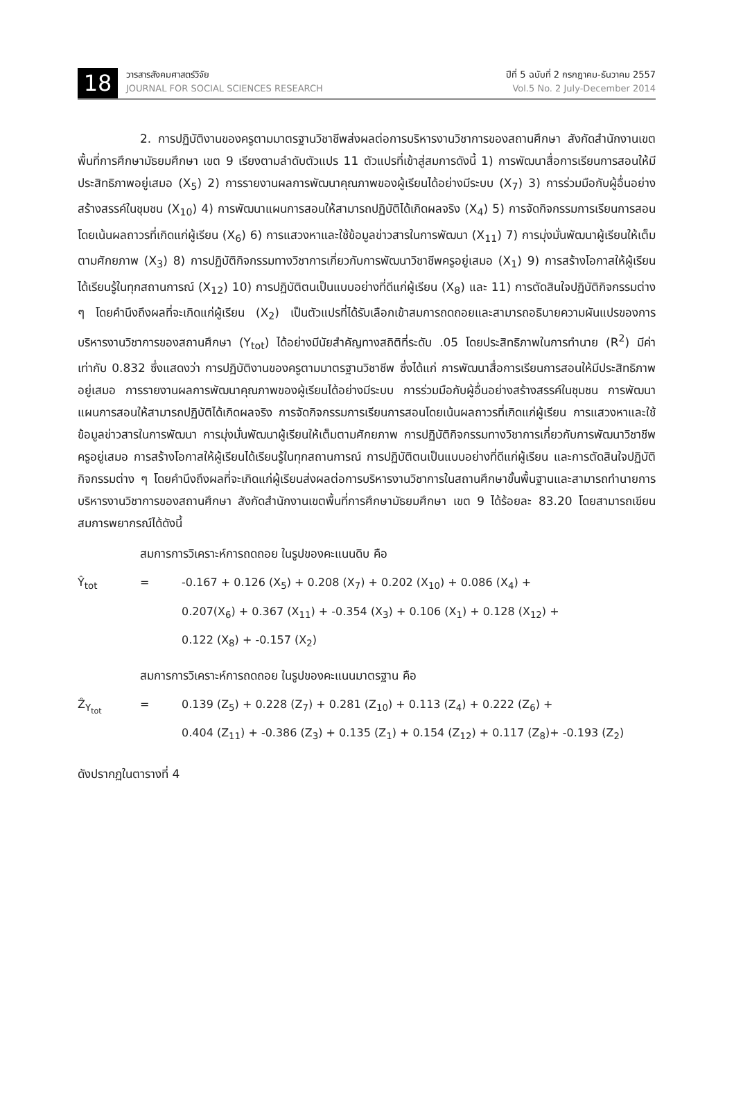18
วารสารสังคมศาสตร์วิจัย
JOURNAL FOR SOCIAL SCIENCES RESEARCH
ปีที่ 5 ฉบับที่ 2 กรกฎาคม-ธันวาคม 2557
Vol.5 No. 2 July-December 2014
2. การปฏิบัติงานของครูตามมาตรฐานวิชาชีพส่งผลต่อการบริหารงานวิชาการของสถานศึกษา สังกัดสำนักงานเขตพื้นที่การศึกษามัธยมศึกษา เขต 9 เรียงตามลำดับตัวแปร 11 ตัวแปรที่เข้าสู่สมการดังนี้ 1) การพัฒนาสื่อการเรียนการสอนให้มีประสิทธิภาพอยู่เสมอ (X<sub>5</sub>) 2) การรายงานผลการพัฒนาคุณภาพของผู้เรียนได้อย่างมีระบบ (X<sub>7</sub>) 3) การร่วมมือกับผู้อื่นอย่างสร้างสรรค์ในชุมชน (X<sub>10</sub>) 4) การพัฒนาแผนการสอนให้สามารถปฏิบัติได้เกิดผลจริง (X<sub>4</sub>) 5) การจัดกิจกรรมการเรียนการสอนโดยเน้นผลถาวรที่เกิดแก่ผู้เรียน (X<sub>6</sub>) 6) การแสวงหาและใช้ข้อมูลข่าวสารในการพัฒนา (X<sub>11</sub>) 7) การมุ่งมั่นพัฒนาผู้เรียนให้เต็มตามศักยภาพ (X<sub>3</sub>) 8) การปฏิบัติกิจกรรมทางวิชาการเกี่ยวกับการพัฒนาวิชาชีพครูอยู่เสมอ (X<sub>1</sub>) 9) การสร้างโอกาสให้ผู้เรียนได้เรียนรู้ในทุกสถานการณ์ (X<sub>12</sub>) 10) การปฏิบัติตนเป็นแบบอย่างที่ดีแก่ผู้เรียน (X<sub>8</sub>) และ 11) การตัดสินใจปฏิบัติกิจกรรมต่าง ๆ โดยคำนึงถึงผลที่จะเกิดแก่ผู้เรียน (X<sub>2</sub>) เป็นตัวแปรที่ได้รับเลือกเข้าสมการถดถอยและสามารถอธิบายความผันแปรของการบริหารงานวิชาการของสถานศึกษา (Y<sub>tot</sub>) ได้อย่างมีนัยสำคัญทางสถิติที่ระดับ .05 โดยประสิทธิภาพในการทำนาย (R<sup>2</sup>) มีค่าเท่ากับ 0.832 ซึ่งแสดงว่า การปฏิบัติงานของครูตามมาตรฐานวิชาชีพ ซึ่งได้แก่ การพัฒนาสื่อการเรียนการสอนให้มีประสิทธิภาพอยู่เสมอ การรายงานผลการพัฒนาคุณภาพของผู้เรียนได้อย่างมีระบบ การร่วมมือกับผู้อื่นอย่างสร้างสรรค์ในชุมชน การพัฒนาแผนการสอนให้สามารถปฏิบัติได้เกิดผลจริง การจัดกิจกรรมการเรียนการสอนโดยเน้นผลถาวรที่เกิดแก่ผู้เรียน การแสวงหาและใช้ข้อมูลข่าวสารในการพัฒนา การมุ่งมั่นพัฒนาผู้เรียนให้เต็มตามศักยภาพ การปฏิบัติกิจกรรมทางวิชาการเกี่ยวกับการพัฒนาวิชาชีพครูอยู่เสมอ การสร้างโอกาสให้ผู้เรียนได้เรียนรู้ในทุกสถานการณ์ การปฏิบัติตนเป็นแบบอย่างที่ดีแก่ผู้เรียน และการตัดสินใจปฏิบัติกิจกรรมต่าง ๆ โดยคำนึงถึงผลที่จะเกิดแก่ผู้เรียนส่งผลต่อการบริหารงานวิชาการในสถานศึกษาขั้นพื้นฐานและสามารถทำนายการบริหารงานวิชาการของสถานศึกษา สังกัดสำนักงานเขตพื้นที่การศึกษามัธยมศึกษา เขต 9 ได้ร้อยละ 83.20 โดยสามารถเขียนสมการพยากรณ์ได้ดังนี้
สมการการวิเคราะห์การถดถอย ในรูปของคะแนนดิบ คือ
Ŷ<sub>tot</sub> = -0.167 + 0.126 (X<sub>5</sub>) + 0.208 (X<sub>7</sub>) + 0.202 (X<sub>10</sub>) + 0.086 (X<sub>4</sub>) +
0.207(X<sub>6</sub>) + 0.367 (X<sub>11</sub>) + -0.354 (X<sub>3</sub>) + 0.106 (X<sub>1</sub>) + 0.128 (X<sub>12</sub>) +
0.122 (X<sub>8</sub>) + -0.157 (X<sub>2</sub>)
สมการการวิเคราะห์การถดถอย ในรูปของคะแนนมาตรฐาน คือ
Ẑ<sub>Y<sub>tot</sub></sub> = 0.139 (Z<sub>5</sub>) + 0.228 (Z<sub>7</sub>) + 0.281 (Z<sub>10</sub>) + 0.113 (Z<sub>4</sub>) + 0.222 (Z<sub>6</sub>) +
0.404 (Z<sub>11</sub>) + -0.386 (Z<sub>3</sub>) + 0.135 (Z<sub>1</sub>) + 0.154 (Z<sub>12</sub>) + 0.117 (Z<sub>8</sub>)+ -0.193 (Z<sub>2</sub>)
ดังปรากฏในตารางที่ 4